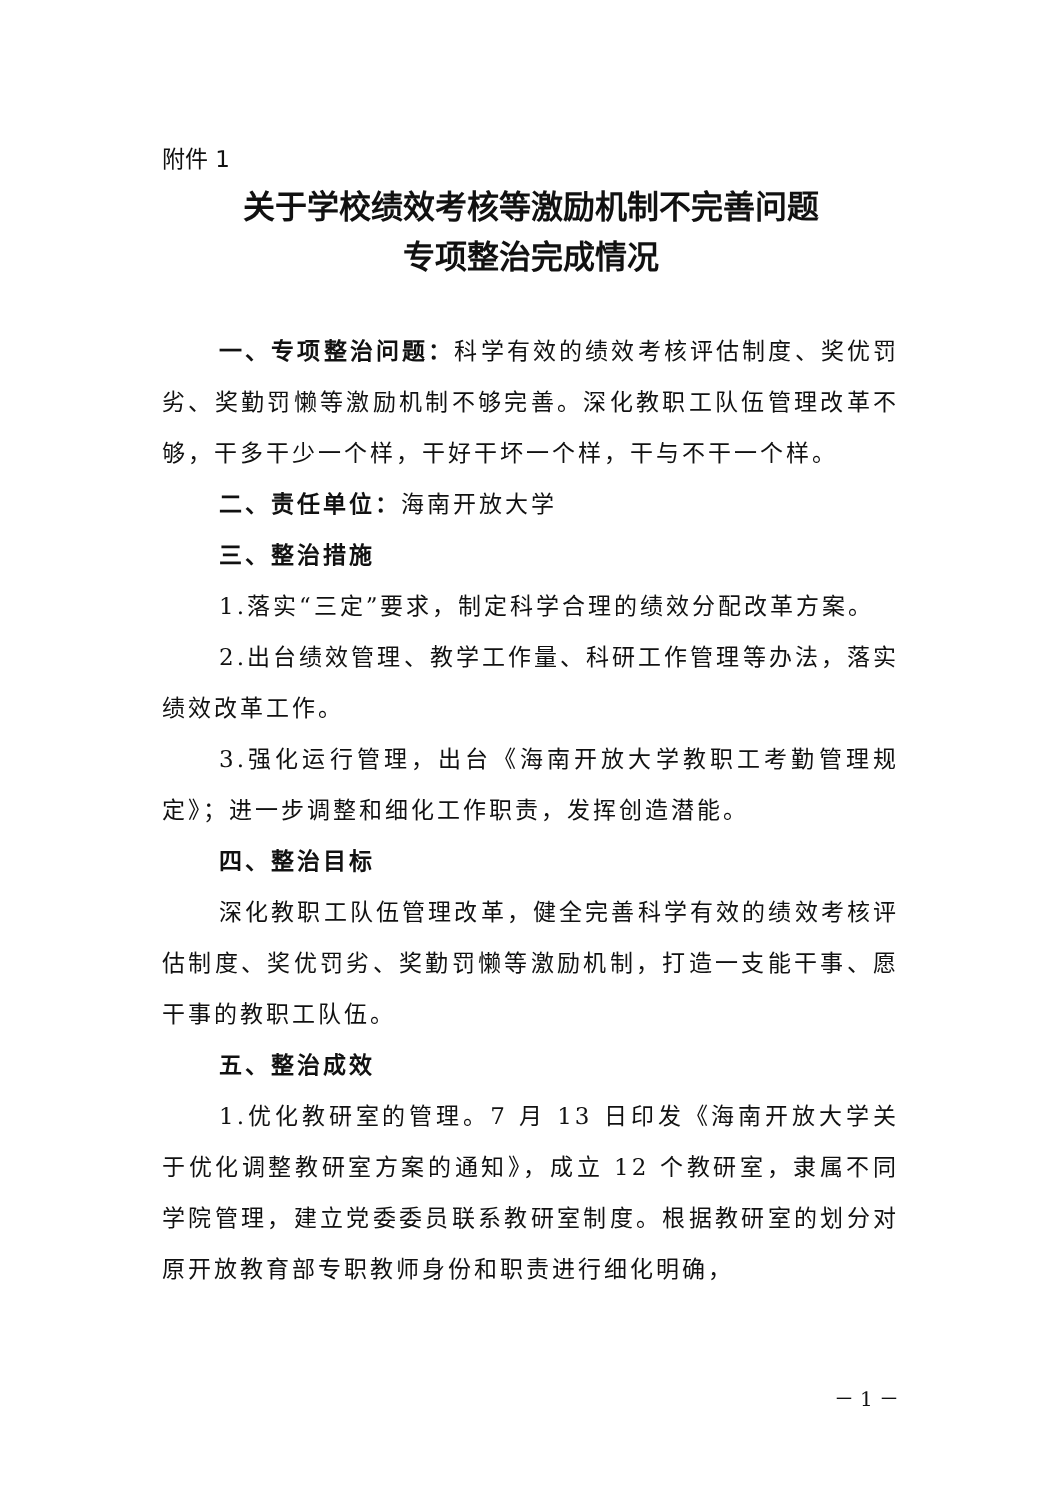附件 1
关于学校绩效考核等激励机制不完善问题
专项整治完成情况
一、专项整治问题：科学有效的绩效考核评估制度、奖优罚劣、奖勤罚懒等激励机制不够完善。深化教职工队伍管理改革不够，干多干少一个样，干好干坏一个样，干与不干一个样。
二、责任单位：海南开放大学
三、整治措施
1.落实“三定”要求，制定科学合理的绩效分配改革方案。
2.出台绩效管理、教学工作量、科研工作管理等办法，落实绩效改革工作。
3.强化运行管理，出台《海南开放大学教职工考勤管理规定》；进一步调整和细化工作职责，发挥创造潜能。
四、整治目标
深化教职工队伍管理改革，健全完善科学有效的绩效考核评估制度、奖优罚劣、奖勤罚懒等激励机制，打造一支能干事、愿干事的教职工队伍。
五、整治成效
1.优化教研室的管理。7 月 13 日印发《海南开放大学关于优化调整教研室方案的通知》，成立 12 个教研室，隶属不同学院管理，建立党委委员联系教研室制度。根据教研室的划分对原开放教育部专职教师身份和职责进行细化明确，
－ 1 －